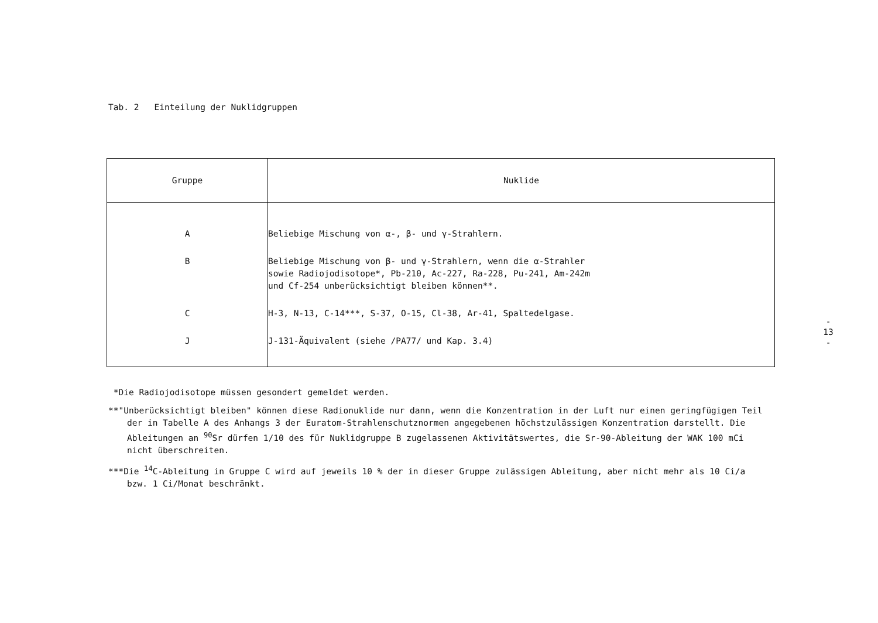Tab. 2 Einteilung der Nuklidgruppen
| Gruppe | Nuklide |
| --- | --- |
| A B C J | Beliebige Mischung von α-, β- und γ-Strahlern. Beliebige Mischung von β- und γ-Strahlern, wenn die α-Strahler sowie Radiojodisotope*, Pb-210, Ac-227, Ra-228, Pu-241, Am-242m und Cf-254 unberücksichtigt bleiben können**. H-3, N-13, C-14***, S-37, O-15, Cl-38, Ar-41, Spaltedelgase. J-131-Äquivalent (siehe /PA77/ und Kap. 3.4) |
*Die Radiojodisotope müssen gesondert gemeldet werden.
**"Unberücksichtigt bleiben" können diese Radionuklide nur dann, wenn die Konzentration in der Luft nur einen geringfügigen Teil der in Tabelle A des Anhangs 3 der Euratom-Strahlenschutznormen angegebenen höchstzulässigen Konzentration darstellt. Die Ableitungen an <sup>90</sup>Sr dürfen 1/10 des für Nuklidgruppe B zugelassenen Aktivitätswertes, die Sr-90-Ableitung der WAK 100 mCi nicht überschreiten.
***Die <sup>14</sup>C-Ableitung in Gruppe C wird auf jeweils 10 % der in dieser Gruppe zulässigen Ableitung, aber nicht mehr als 10 Ci/a bzw. 1 Ci/Monat beschränkt.
- 13 -